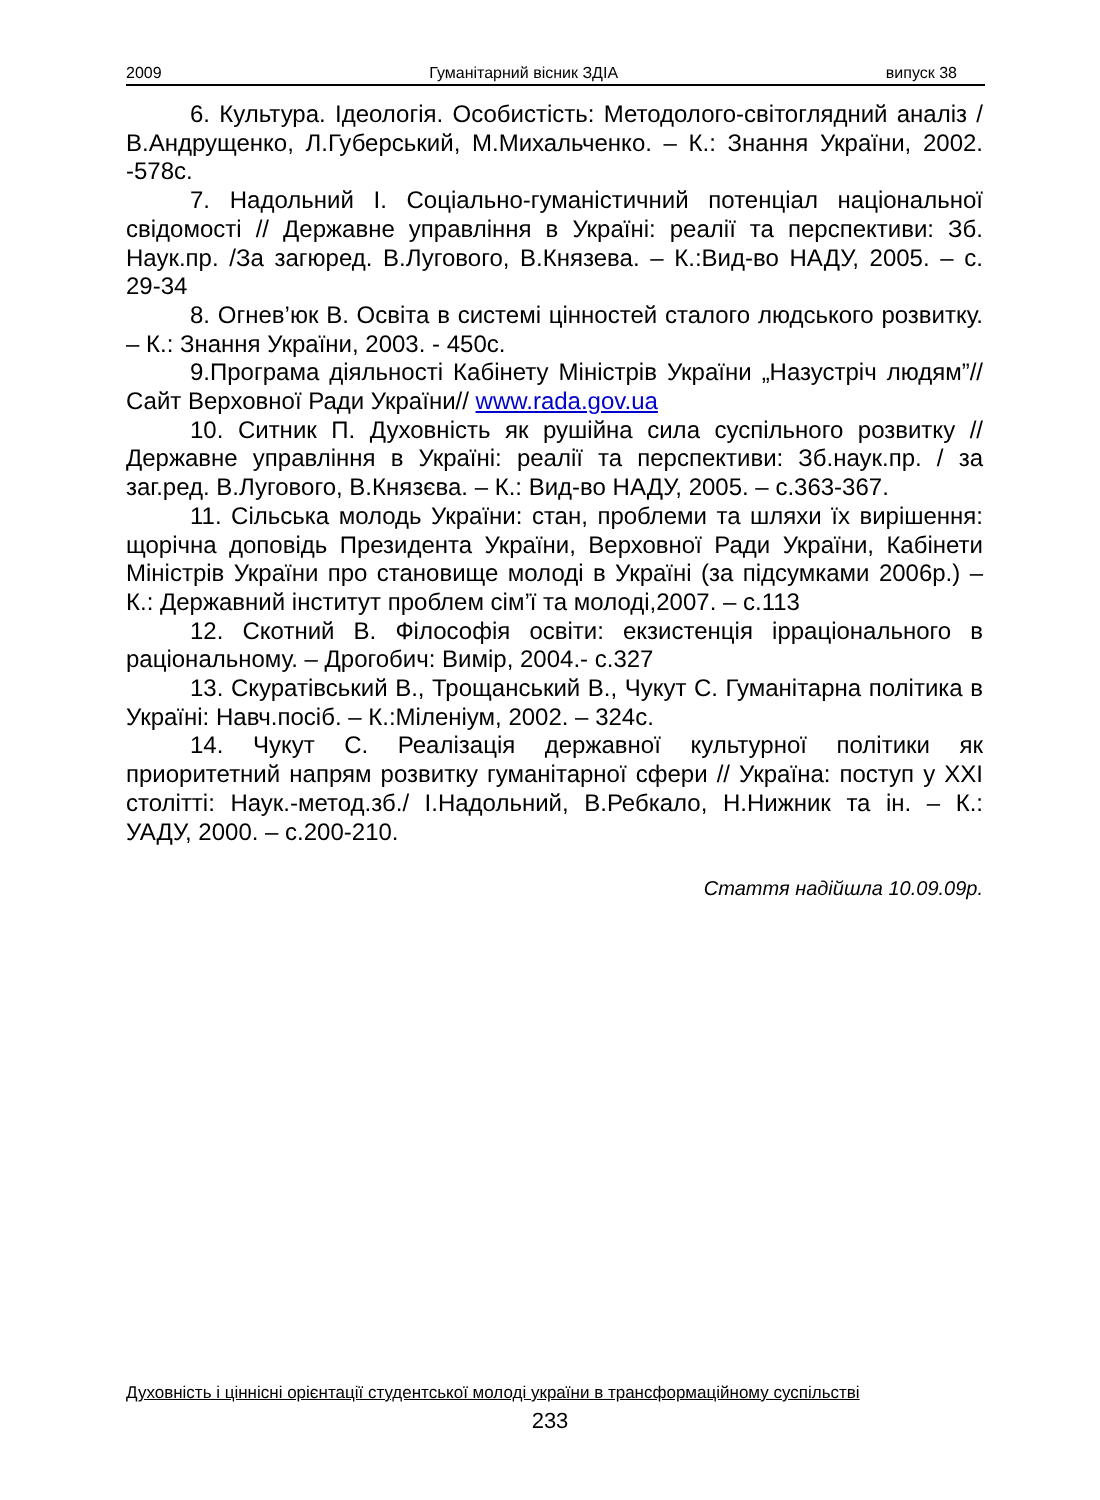2009 Гуманітарний вісник ЗДІА випуск 38
6. Культура. Ідеологія. Особистість: Методолого-світоглядний аналіз / В.Андрущенко, Л.Губерський, М.Михальченко. – К.: Знання України, 2002. -578с.
7. Надольний І. Соціально-гуманістичний потенціал національної свідомості // Державне управління в Україні: реалії та перспективи: Зб. Наук.пр. /За загюред. В.Лугового, В.Князева. – К.:Вид-во НАДУ, 2005. – с. 29-34
8. Огнев’юк В. Освіта в системі цінностей сталого людського розвитку. – К.: Знання України, 2003. - 450с.
9.Програма діяльності Кабінету Міністрів України „Назустріч людям”// Сайт Верховної Ради України// www.rada.gov.ua
10. Ситник П. Духовність як рушійна сила суспільного розвитку // Державне управління в Україні: реалії та перспективи: Зб.наук.пр. / за заг.ред. В.Лугового, В.Князєва. – К.: Вид-во НАДУ, 2005. – с.363-367.
11. Сільська молодь України: стан, проблеми та шляхи їх вирішення: щорічна доповідь Президента України, Верховної Ради України, Кабінети Міністрів України про становище молоді в Україні (за підсумками 2006р.) –К.: Державний інститут проблем сім’ї та молоді,2007. – с.113
12. Скотний В. Філософія освіти: екзистенція ірраціонального в раціональному. – Дрогобич: Вимір, 2004.- с.327
13. Скуратівський В., Трощанський В., Чукут С. Гуманітарна політика в Україні: Навч.посіб. – К.:Міленіум, 2002. – 324с.
14. Чукут С. Реалізація державної культурної політики як приоритетний напрям розвитку гуманітарної сфери // Україна: поступ у ХХІ столітті: Наук.-метод.зб./ І.Надольний, В.Ребкало, Н.Нижник та ін. – К.: УАДУ, 2000. – с.200-210.
Стаття надійшла 10.09.09р.
Духовність і ціннісні орієнтації студентської молоді україни в трансформаційному суспільстві
233